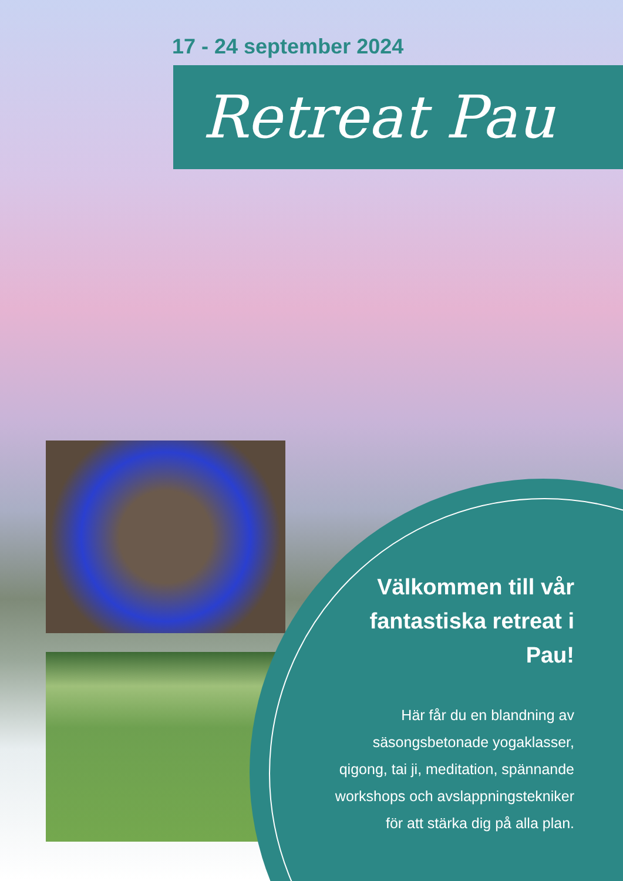17 - 24 september 2024
Retreat Pau
Välkommen till vår fantastiska retreat i Pau!
Här får du en blandning av säsongsbetonade yogaklasser, qigong, tai ji, meditation, spännande workshops och avslappningstekniker för att stärka dig på alla plan.